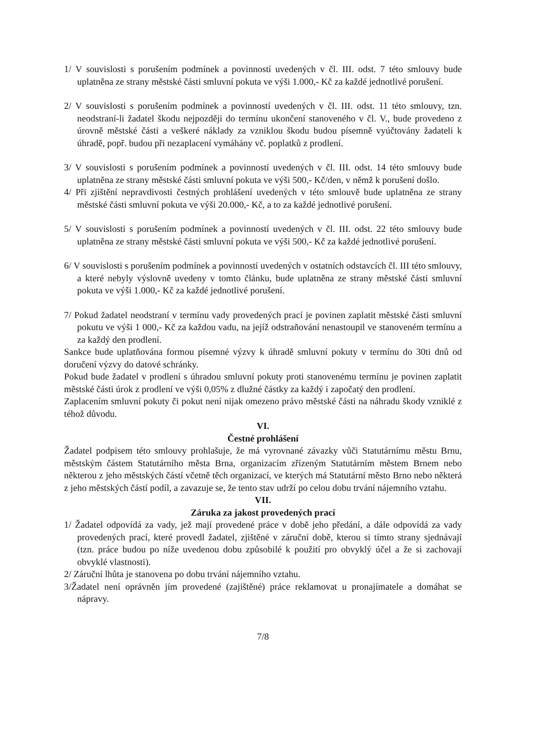1/ V souvislosti s porušením podmínek a povinností uvedených v čl. III. odst. 7 této smlouvy bude uplatněna ze strany městské části smluvní pokuta ve výši 1.000,- Kč za každé jednotlivé porušení.
2/ V souvislosti s porušením podmínek a povinností uvedených v čl. III. odst. 11 této smlouvy, tzn. neodstraní-li žadatel škodu nejpozději do termínu ukončení stanoveného v čl. V., bude provedeno z úrovně městské části a veškeré náklady za vzniklou škodu budou písemně vyúčtovány žadateli k úhradě, popř. budou při nezaplacení vymáhány vč. poplatků z prodlení.
3/ V souvislosti s porušením podmínek a povinností uvedených v čl. III. odst. 14 této smlouvy bude uplatněna ze strany městské části smluvní pokuta ve výši 500,- Kč/den, v němž k porušení došlo.
4/ Při zjištění nepravdivosti čestných prohlášení uvedených v této smlouvě bude uplatněna ze strany městské části smluvní pokuta ve výši 20.000,- Kč, a to za každé jednotlivé porušení.
5/ V souvislosti s porušením podmínek a povinností uvedených v čl. III. odst. 22 této smlouvy bude uplatněna ze strany městské části smluvní pokuta ve výši 500,- Kč za každé jednotlivé porušení.
6/ V souvislosti s porušením podmínek a povinností uvedených v ostatních odstavcích čl. III této smlouvy, a které nebyly výslovně uvedeny v tomto článku, bude uplatněna ze strany městské části smluvní pokuta ve výši 1.000,- Kč za každé jednotlivé porušení.
7/ Pokud žadatel neodstraní v termínu vady provedených prací je povinen zaplatit městské části smluvní pokutu ve výši 1 000,- Kč za každou vadu, na jejíž odstraňování nenastoupil ve stanoveném termínu a za každý den prodlení.
Sankce bude uplatňována formou písemné výzvy k úhradě smluvní pokuty v termínu do 30ti dnů od doručení výzvy do datové schránky.
Pokud bude žadatel v prodlení s úhradou smluvní pokuty proti stanovenému termínu je povinen zaplatit městské části úrok z prodlení ve výši 0,05% z dlužné částky za každý i započatý den prodlení.
Zaplacením smluvní pokuty či pokut není nijak omezeno právo městské části na náhradu škody vzniklé z téhož důvodu.
VI.
Čestné prohlášení
Žadatel podpisem této smlouvy prohlašuje, že má vyrovnané závazky vůči Statutárnímu městu Brnu, městským částem Statutárního města Brna, organizacím zřízeným Statutárním městem Brnem nebo některou z jeho městských částí včetně těch organizací, ve kterých má Statutární město Brno nebo některá z jeho městských částí podíl, a zavazuje se, že tento stav udrží po celou dobu trvání nájemního vztahu.
VII.
Záruka za jakost provedených prací
1/ Žadatel odpovídá za vady, jež mají provedené práce v době jeho předání, a dále odpovídá za vady provedených prací, které provedl žadatel, zjištěné v záruční době, kterou si tímto strany sjednávají (tzn. práce budou po níže uvedenou dobu způsobilé k použití pro obvyklý účel a že si zachovají obvyklé vlastnosti).
2/ Záruční lhůta je stanovena po dobu trvání nájemního vztahu.
3/Žadatel není oprávněn jím provedené (zajištěné) práce reklamovat u pronajímatele a domáhat se nápravy.
7/8